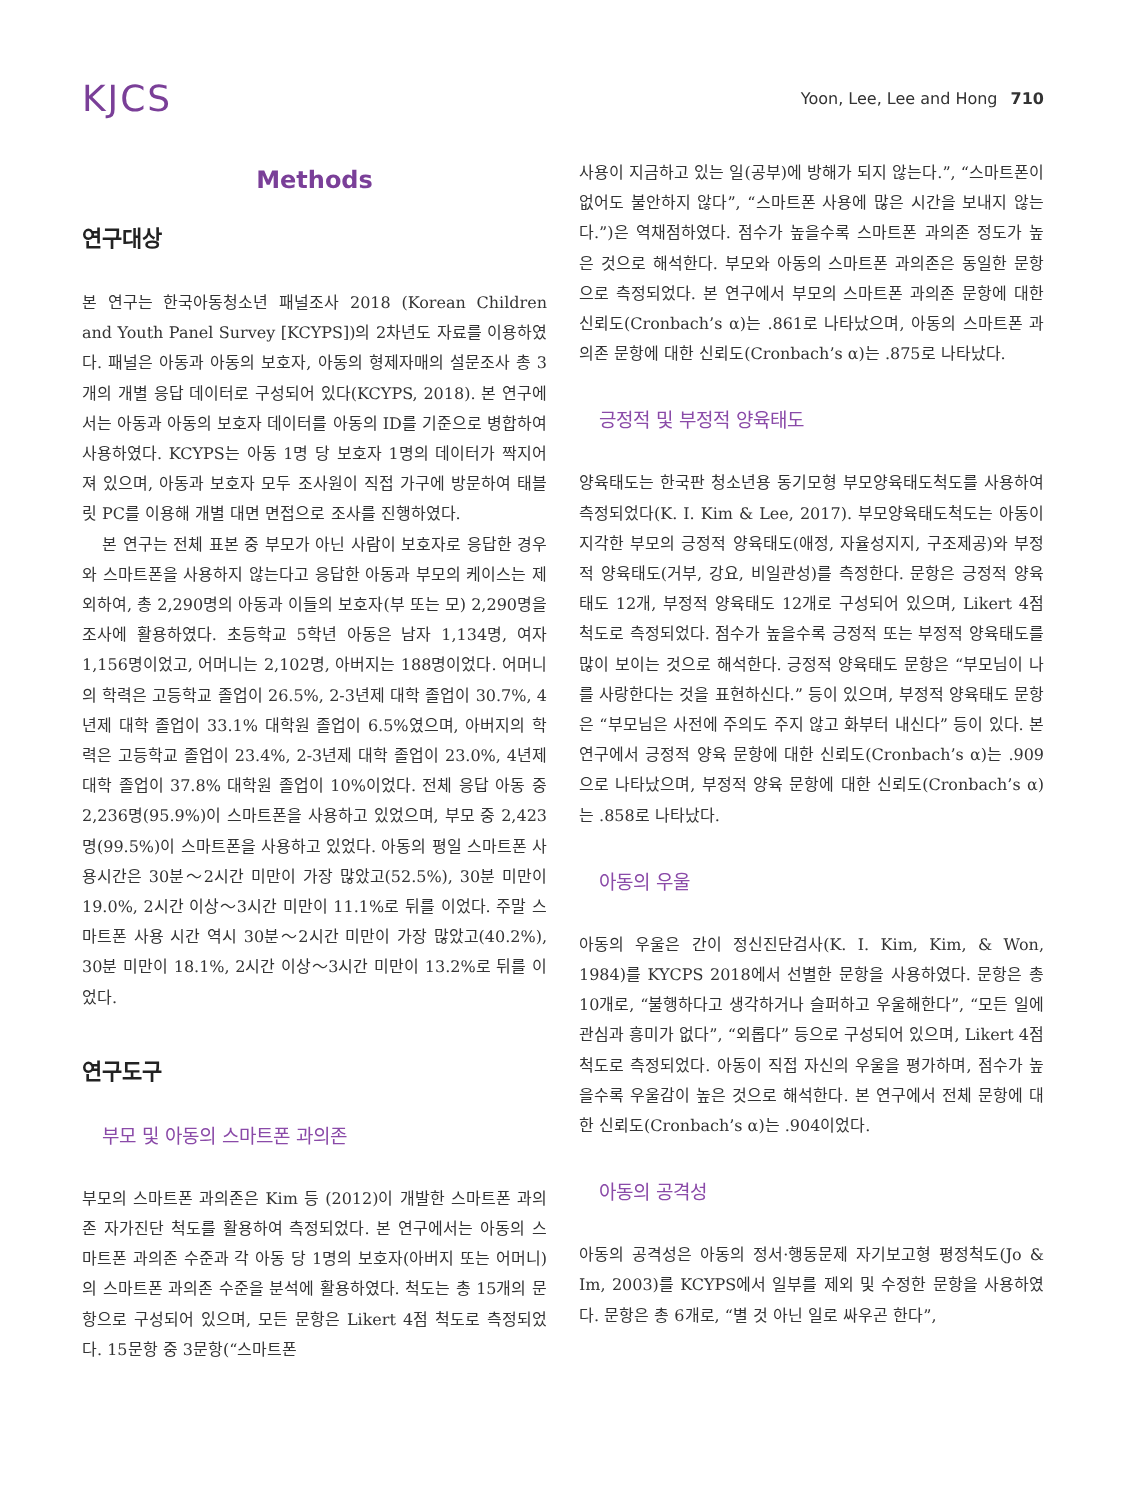KJCS
Yoon, Lee, Lee and Hong 710
Methods
연구대상
본 연구는 한국아동청소년 패널조사 2018 (Korean Children and Youth Panel Survey [KCYPS])의 2차년도 자료를 이용하였다. 패널은 아동과 아동의 보호자, 아동의 형제자매의 설문조사 총 3개의 개별 응답 데이터로 구성되어 있다(KCYPS, 2018). 본 연구에서는 아동과 아동의 보호자 데이터를 아동의 ID를 기준으로 병합하여 사용하였다. KCYPS는 아동 1명 당 보호자 1명의 데이터가 짝지어져 있으며, 아동과 보호자 모두 조사원이 직접 가구에 방문하여 태블릿 PC를 이용해 개별 대면 면접으로 조사를 진행하였다.
본 연구는 전체 표본 중 부모가 아닌 사람이 보호자로 응답한 경우와 스마트폰을 사용하지 않는다고 응답한 아동과 부모의 케이스는 제외하여, 총 2,290명의 아동과 이들의 보호자(부 또는 모) 2,290명을 조사에 활용하였다. 초등학교 5학년 아동은 남자 1,134명, 여자 1,156명이었고, 어머니는 2,102명, 아버지는 188명이었다. 어머니의 학력은 고등학교 졸업이 26.5%, 2-3년제 대학 졸업이 30.7%, 4년제 대학 졸업이 33.1% 대학원 졸업이 6.5%였으며, 아버지의 학력은 고등학교 졸업이 23.4%, 2-3년제 대학 졸업이 23.0%, 4년제 대학 졸업이 37.8% 대학원 졸업이 10%이었다. 전체 응답 아동 중 2,236명(95.9%)이 스마트폰을 사용하고 있었으며, 부모 중 2,423명(99.5%)이 스마트폰을 사용하고 있었다. 아동의 평일 스마트폰 사용시간은 30분～2시간 미만이 가장 많았고(52.5%), 30분 미만이 19.0%, 2시간 이상～3시간 미만이 11.1%로 뒤를 이었다. 주말 스마트폰 사용 시간 역시 30분～2시간 미만이 가장 많았고(40.2%), 30분 미만이 18.1%, 2시간 이상～3시간 미만이 13.2%로 뒤를 이었다.
연구도구
부모 및 아동의 스마트폰 과의존
부모의 스마트폰 과의존은 Kim 등 (2012)이 개발한 스마트폰 과의존 자가진단 척도를 활용하여 측정되었다. 본 연구에서는 아동의 스마트폰 과의존 수준과 각 아동 당 1명의 보호자(아버지 또는 어머니)의 스마트폰 과의존 수준을 분석에 활용하였다. 척도는 총 15개의 문항으로 구성되어 있으며, 모든 문항은 Likert 4점 척도로 측정되었다. 15문항 중 3문항(“스마트폰
사용이 지금하고 있는 일(공부)에 방해가 되지 않는다.”, “스마트폰이 없어도 불안하지 않다”, “스마트폰 사용에 많은 시간을 보내지 않는다.”)은 역채점하였다. 점수가 높을수록 스마트폰 과의존 정도가 높은 것으로 해석한다. 부모와 아동의 스마트폰 과의존은 동일한 문항으로 측정되었다. 본 연구에서 부모의 스마트폰 과의존 문항에 대한 신뢰도(Cronbach’s α)는 .861로 나타났으며, 아동의 스마트폰 과의존 문항에 대한 신뢰도(Cronbach’s α)는 .875로 나타났다.
긍정적 및 부정적 양육태도
양육태도는 한국판 청소년용 동기모형 부모양육태도척도를 사용하여 측정되었다(K. I. Kim & Lee, 2017). 부모양육태도척도는 아동이 지각한 부모의 긍정적 양육태도(애정, 자율성지지, 구조제공)와 부정적 양육태도(거부, 강요, 비일관성)를 측정한다. 문항은 긍정적 양육태도 12개, 부정적 양육태도 12개로 구성되어 있으며, Likert 4점 척도로 측정되었다. 점수가 높을수록 긍정적 또는 부정적 양육태도를 많이 보이는 것으로 해석한다. 긍정적 양육태도 문항은 “부모님이 나를 사랑한다는 것을 표현하신다.” 등이 있으며, 부정적 양육태도 문항은 “부모님은 사전에 주의도 주지 않고 화부터 내신다” 등이 있다. 본 연구에서 긍정적 양육 문항에 대한 신뢰도(Cronbach’s α)는 .909으로 나타났으며, 부정적 양육 문항에 대한 신뢰도(Cronbach’s α)는 .858로 나타났다.
아동의 우울
아동의 우울은 간이 정신진단검사(K. I. Kim, Kim, & Won, 1984)를 KYCPS 2018에서 선별한 문항을 사용하였다. 문항은 총 10개로, “불행하다고 생각하거나 슬퍼하고 우울해한다”, “모든 일에 관심과 흥미가 없다”, “외롭다” 등으로 구성되어 있으며, Likert 4점 척도로 측정되었다. 아동이 직접 자신의 우울을 평가하며, 점수가 높을수록 우울감이 높은 것으로 해석한다. 본 연구에서 전체 문항에 대한 신뢰도(Cronbach’s α)는 .904이었다.
아동의 공격성
아동의 공격성은 아동의 정서·행동문제 자기보고형 평정척도(Jo & Im, 2003)를 KCYPS에서 일부를 제외 및 수정한 문항을 사용하였다. 문항은 총 6개로, “별 것 아닌 일로 싸우곤 한다”,